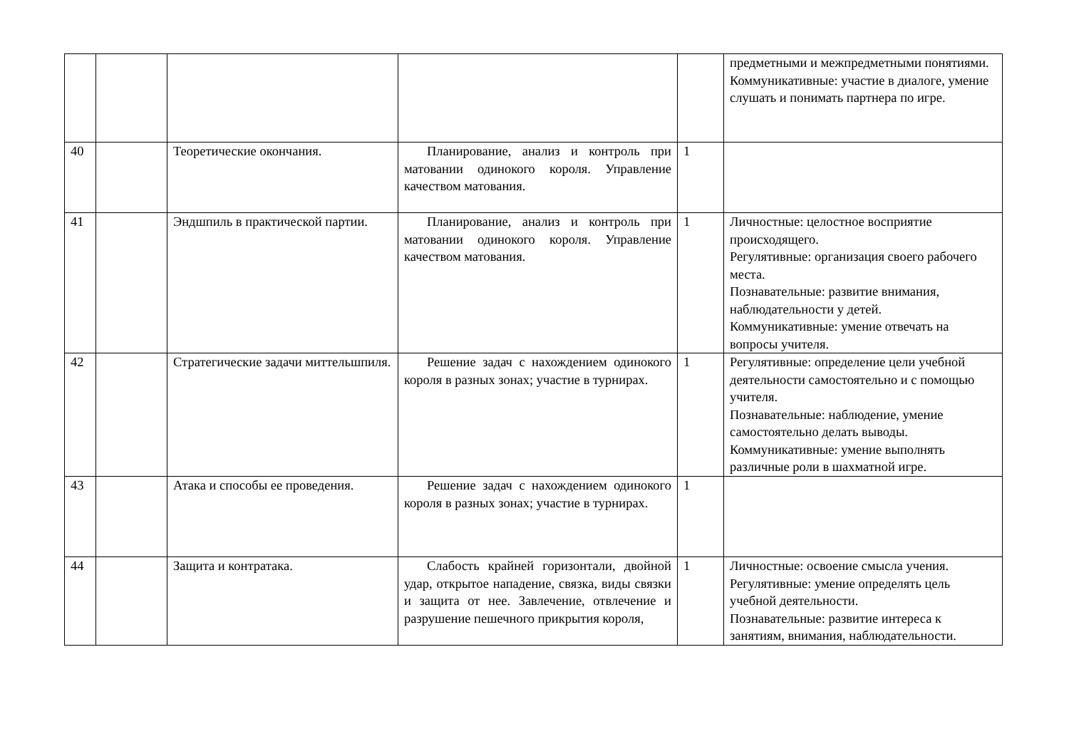| | | | | | предметными и межпредметными понятиями. Коммуникативные: участие в диалоге, умение слушать и понимать партнера по игре. |
| 40 | | Теоретические окончания. | Планирование, анализ и контроль при матовании одинокого короля. Управление качеством матования. | 1 | |
| 41 | | Эндшпиль в практической партии. | Планирование, анализ и контроль при матовании одинокого короля. Управление качеством матования. | 1 | Личностные: целостное восприятие происходящего. Регулятивные: организация своего рабочего места. Познавательные: развитие внимания, наблюдательности у детей. Коммуникативные: умение отвечать на вопросы учителя. |
| 42 | | Стратегические задачи миттельшпиля. | Решение задач с нахождением одинокого короля в разных зонах; участие в турнирах. | 1 | Регулятивные: определение цели учебной деятельности самостоятельно и с помощью учителя. Познавательные: наблюдение, умение самостоятельно делать выводы. Коммуникативные: умение выполнять различные роли в шахматной игре. |
| 43 | | Атака и способы ее проведения. | Решение задач с нахождением одинокого короля в разных зонах; участие в турнирах. | 1 | |
| 44 | | Защита и контратака. | Слабость крайней горизонтали, двойной удар, открытое нападение, связка, виды связки и защита от нее. Завлечение, отвлечение и разрушение пешечного прикрытия короля, | 1 | Личностные: освоение смысла учения. Регулятивные: умение определять цель учебной деятельности. Познавательные: развитие интереса к занятиям, внимания, наблюдательности. |